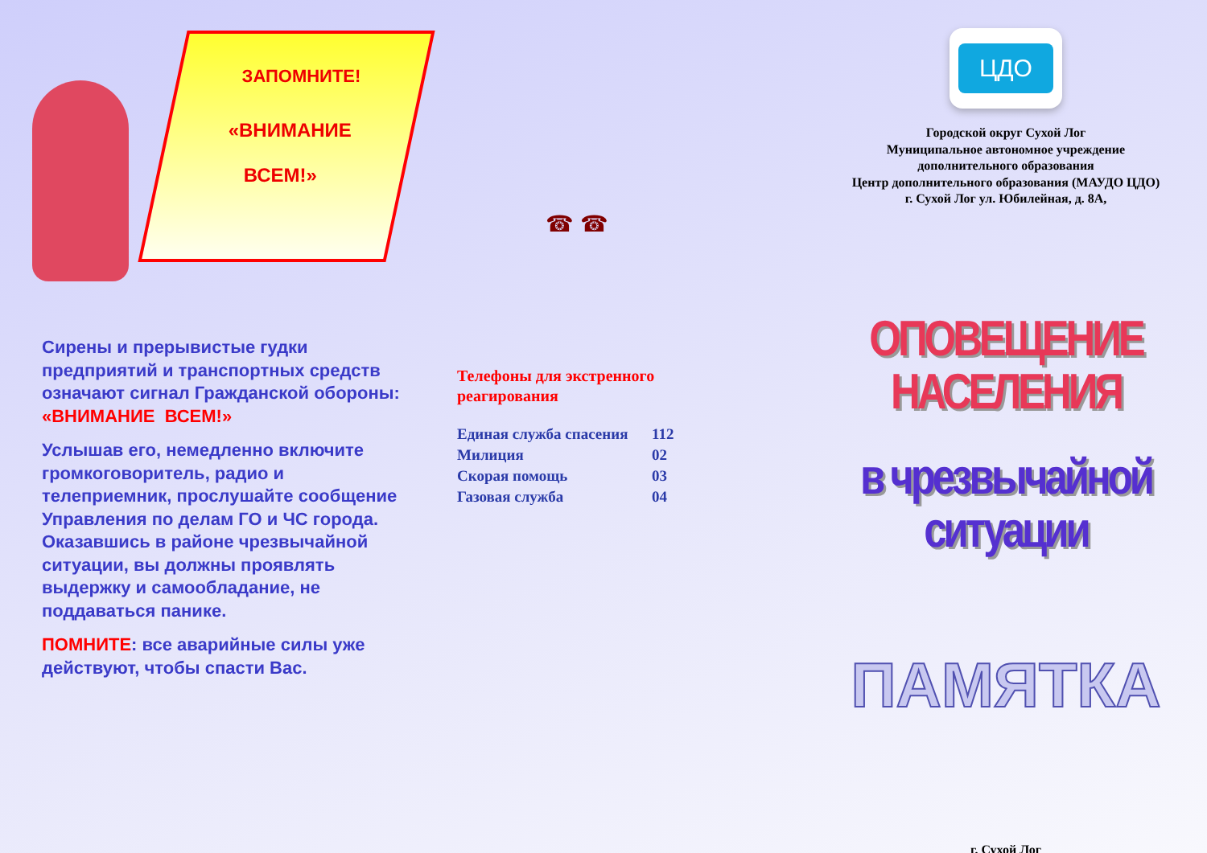ЗАПОМНИТЕ!
«ВНИМАНИЕ
ВСЕМ!»
Сирены и прерывистые гудки предприятий и транспортных средств означают сигнал Гражданской обороны: «ВНИМАНИЕ ВСЕМ!»
Услышав его, немедленно включите громкоговоритель, радио и телеприемник, прослушайте сообщение Управления по делам ГО и ЧС города. Оказавшись в районе чрезвычайной ситуации, вы должны проявлять выдержку и самообладание, не поддаваться панике.
ПОМНИТЕ: все аварийные силы уже действуют, чтобы спасти Вас.
☎ ☎
Телефоны для экстренного
реагирования
| Единая служба спасения | 112 |
| Милиция | 02 |
| Скорая помощь | 03 |
| Газовая служба | 04 |
ЦДО
Городской округ Сухой Лог
Муниципальное автономное учреждение
дополнительного образования
Центр дополнительного образования (МАУДО ЦДО)
г. Сухой Лог ул. Юбилейная, д. 8А,
ОПОВЕЩЕНИЕ НАСЕЛЕНИЯ
в чрезвычайной ситуации
ПАМЯТКА
г. Сухой Лог